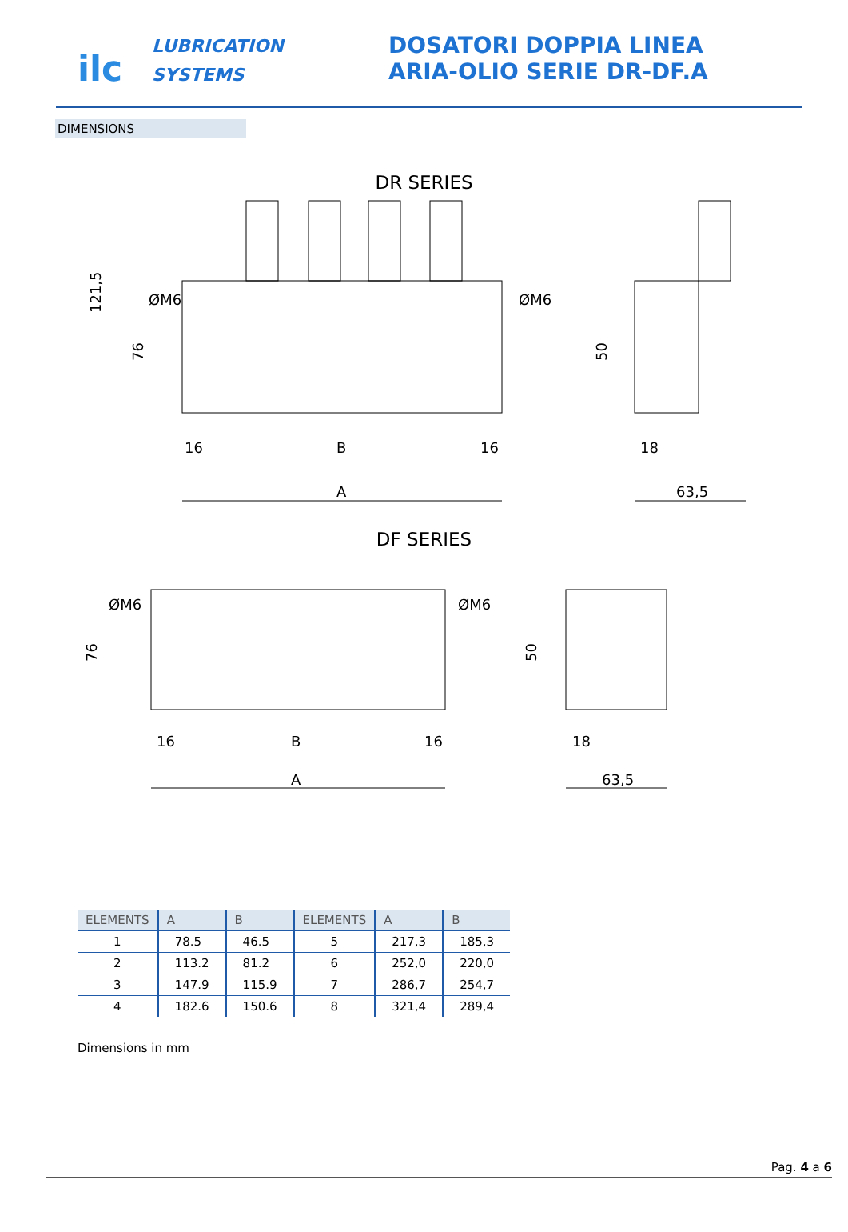ilc
LUBRICATION
SYSTEMS
DOSATORI DOPPIA LINEA
ARIA-OLIO SERIE DR-DF.A
DIMENSIONS
DR SERIES
A
B
16
16
18
63,5
ØM6
ØM6
121,5
76
50
DF SERIES
A
B
16
16
18
63,5
ØM6
ØM6
76
50
| ELEMENTS | A | B | ELEMENTS | A | B |
| --- | --- | --- | --- | --- | --- |
| 1 | 78.5 | 46.5 | 5 | 217,3 | 185,3 |
| 2 | 113.2 | 81.2 | 6 | 252,0 | 220,0 |
| 3 | 147.9 | 115.9 | 7 | 286,7 | 254,7 |
| 4 | 182.6 | 150.6 | 8 | 321,4 | 289,4 |
Dimensions in mm
Pag. 4 a 6